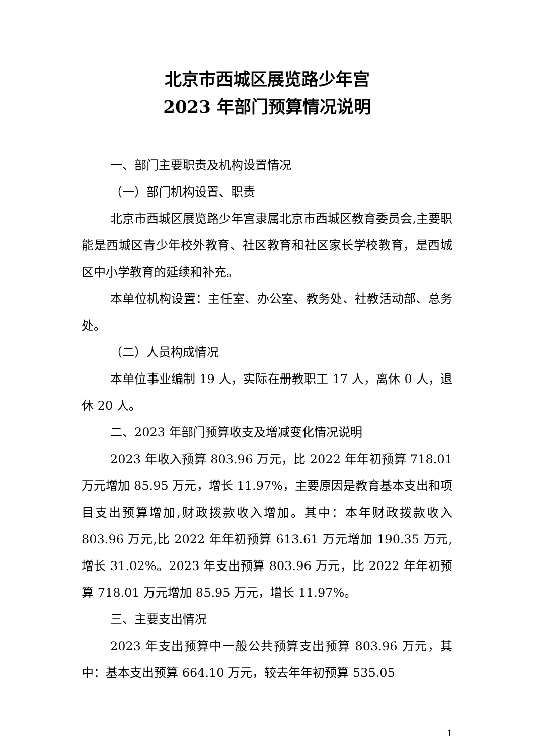北京市西城区展览路少年宫
2023 年部门预算情况说明
一、部门主要职责及机构设置情况
（一）部门机构设置、职责
北京市西城区展览路少年宫隶属北京市西城区教育委员会,主要职能是西城区青少年校外教育、社区教育和社区家长学校教育，是西城区中小学教育的延续和补充。
本单位机构设置：主任室、办公室、教务处、社教活动部、总务处。
（二）人员构成情况
本单位事业编制 19 人，实际在册教职工 17 人，离休 0 人，退休 20 人。
二、2023 年部门预算收支及增减变化情况说明
2023 年收入预算 803.96 万元，比 2022 年年初预算 718.01 万元增加 85.95 万元，增长 11.97%，主要原因是教育基本支出和项目支出预算增加,财政拨款收入增加。其中：本年财政拨款收入 803.96 万元,比 2022 年年初预算 613.61 万元增加 190.35 万元,增长 31.02%。2023 年支出预算 803.96 万元，比 2022 年年初预算 718.01 万元增加 85.95 万元，增长 11.97%。
三、主要支出情况
2023 年支出预算中一般公共预算支出预算 803.96 万元，其中：基本支出预算 664.10 万元，较去年年初预算 535.05
1